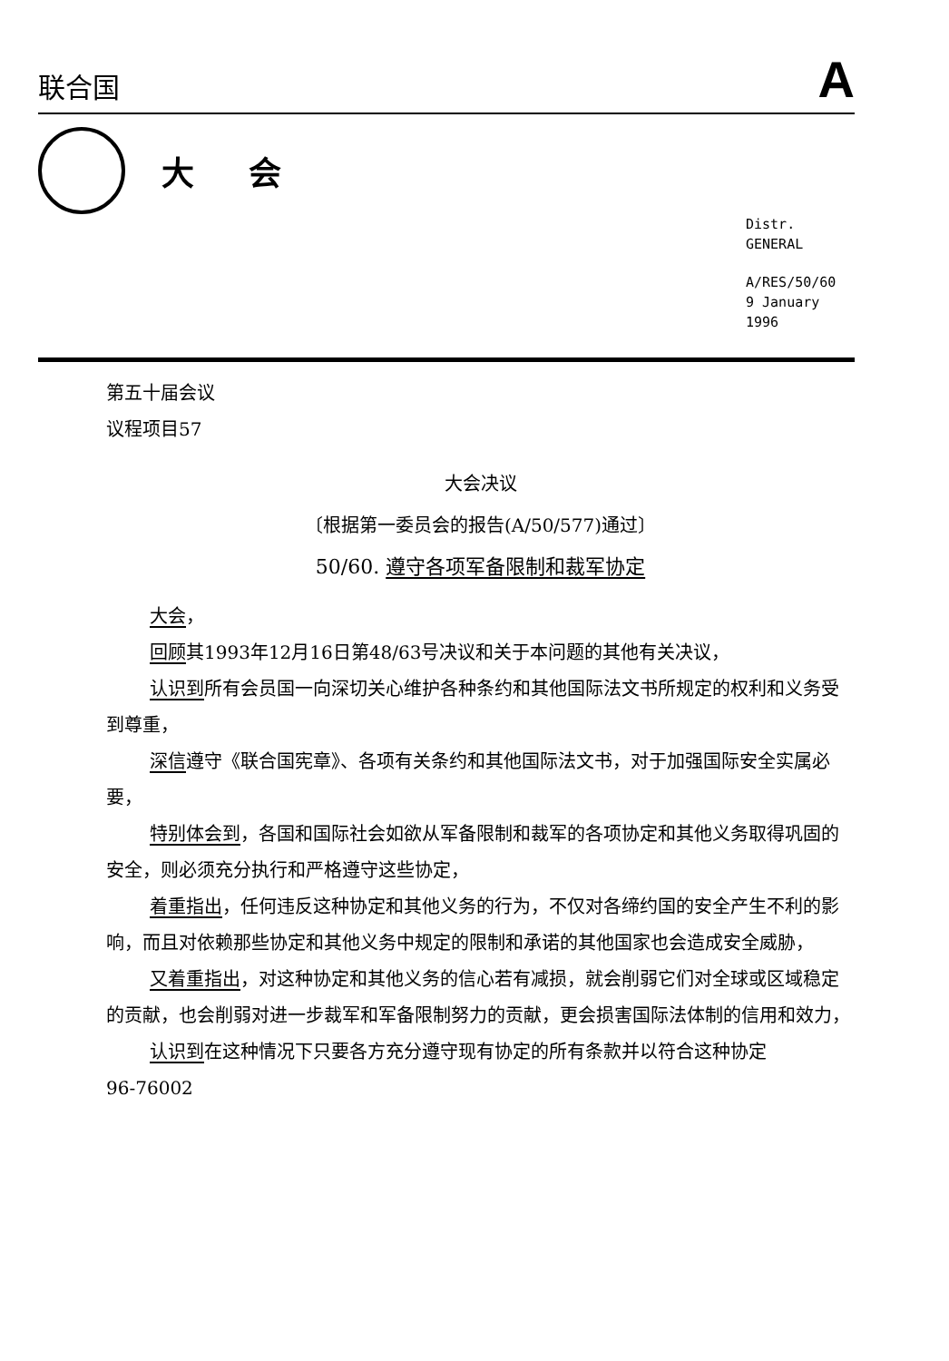联合国 A
大会
Distr.
GENERAL
A/RES/50/60
9 January 1996
第五十届会议
议程项目57
大会决议
〔根据第一委员会的报告(A/50/577)通过〕
50/60. 遵守各项军备限制和裁军协定
大会，
回顾其1993年12月16日第48/63号决议和关于本问题的其他有关决议，
认识到所有会员国一向深切关心维护各种条约和其他国际法文书所规定的权利和义务受到尊重，
深信遵守《联合国宪章》、各项有关条约和其他国际法文书，对于加强国际安全实属必要，
特别体会到，各国和国际社会如欲从军备限制和裁军的各项协定和其他义务取得巩固的安全，则必须充分执行和严格遵守这些协定，
着重指出，任何违反这种协定和其他义务的行为，不仅对各缔约国的安全产生不利的影响，而且对依赖那些协定和其他义务中规定的限制和承诺的其他国家也会造成安全威胁，
又着重指出，对这种协定和其他义务的信心若有减损，就会削弱它们对全球或区域稳定的贡献，也会削弱对进一步裁军和军备限制努力的贡献，更会损害国际法体制的信用和效力，
认识到在这种情况下只要各方充分遵守现有协定的所有条款并以符合这种协定
96-76002